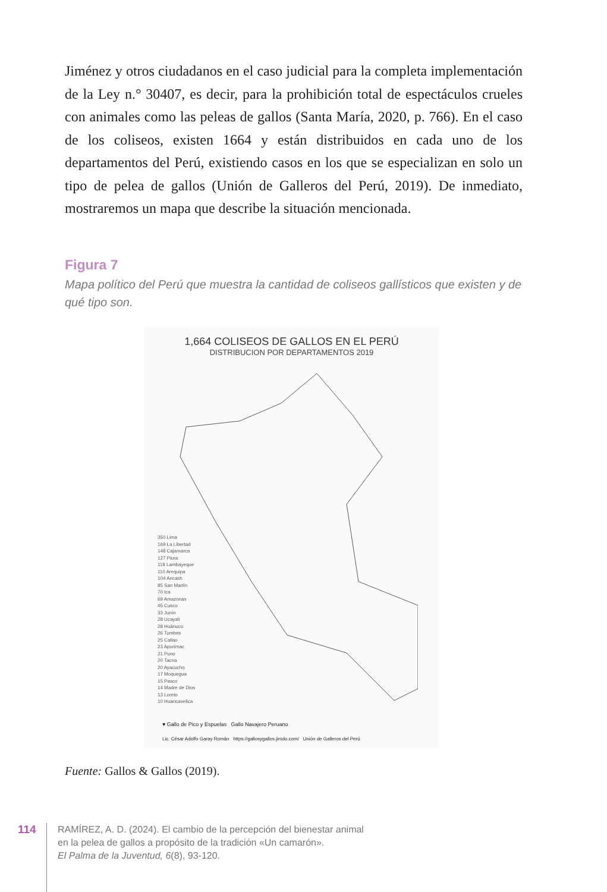Jiménez y otros ciudadanos en el caso judicial para la completa implementación de la Ley n.° 30407, es decir, para la prohibición total de espectáculos crueles con animales como las peleas de gallos (Santa María, 2020, p. 766). En el caso de los coliseos, existen 1664 y están distribuidos en cada uno de los departamentos del Perú, existiendo casos en los que se especializan en solo un tipo de pelea de gallos (Unión de Galleros del Perú, 2019). De inmediato, mostraremos un mapa que describe la situación mencionada.
Figura 7
Mapa político del Perú que muestra la cantidad de coliseos gallísticos que existen y de qué tipo son.
1,664 COLISEOS DE GALLOS EN EL PERÚ
DISTRIBUCION POR DEPARTAMENTOS 2019
350 Lima
169 La Libertad
148 Cajamarca
127 Piura
118 Lambayeque
110 Arequipa
104 Ancash
85 San Martín
70 Ica
69 Amazonas
45 Cusco
33 Junín
28 Ucayali
28 Huánuco
26 Tumbes
25 Callao
23 Apurímac
21 Puno
20 Tacna
20 Ayacucho
17 Moquegua
15 Pasco
14 Madre de Dios
13 Loreto
10 Huancavelica
♥ Gallo de Pico y Espuelas Gallo Navajero Peruano
Lic. César Adolfo Garay Román https://gallosygallos.jimdo.com/ Unión de Galleros del Perú
Fuente: Gallos & Gallos (2019).
114
RAMÍREZ, A. D. (2024). El cambio de la percepción del bienestar animal
en la pelea de gallos a propósito de la tradición «Un camarón».
El Palma de la Juventud, 6(8), 93-120.